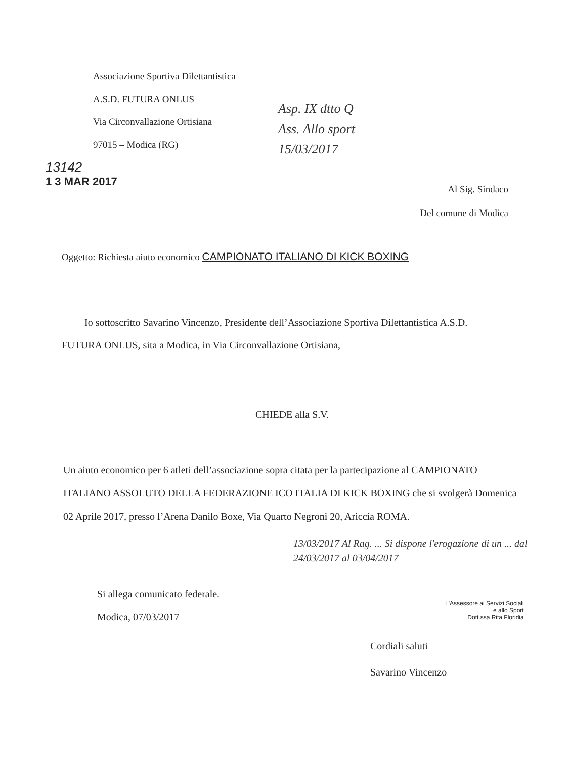Associazione Sportiva Dilettantistica
A.S.D. FUTURA ONLUS
Via Circonvallazione Ortisiana
97015 – Modica (RG)
Asp. IX dtto Q
Ass. Allo sport
15/03/2017
13142
1 3 MAR 2017
Al Sig. Sindaco
Del comune di Modica
Oggetto: Richiesta aiuto economico CAMPIONATO ITALIANO DI KICK BOXING
Io sottoscritto Savarino Vincenzo, Presidente dell’Associazione Sportiva Dilettantistica A.S.D. FUTURA ONLUS, sita a Modica, in Via Circonvallazione Ortisiana,
CHIEDE alla S.V.
Un aiuto economico per 6 atleti dell’associazione sopra citata per la partecipazione al CAMPIONATO ITALIANO ASSOLUTO DELLA FEDERAZIONE ICO ITALIA DI KICK BOXING che si svolgerà Domenica 02 Aprile 2017, presso l’Arena Danilo Boxe, Via Quarto Negroni 20, Ariccia ROMA.
13/03/2017 Al Rag. ... Si dispone l'erogazione di un ... dal 24/03/2017 al 03/04/2017
Si allega comunicato federale.
Modica, 07/03/2017
L'Assessore ai Servizi Sociali
e allo Sport
Dott.ssa Rita Floridia
Cordiali saluti
Savarino Vincenzo